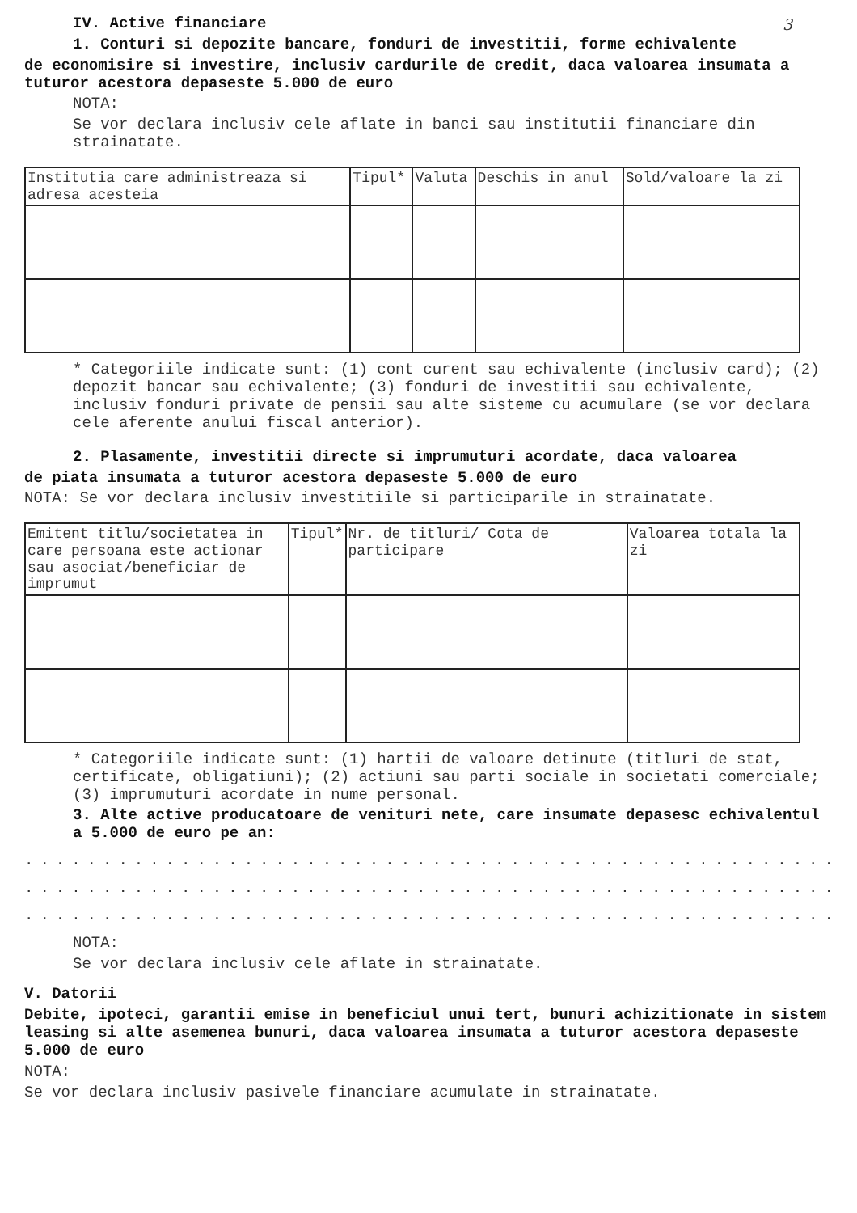3
IV. Active financiare
1. Conturi si depozite bancare, fonduri de investitii, forme echivalente
de economisire si investire, inclusiv cardurile de credit, daca valoarea insumata a tuturor acestora depaseste 5.000 de euro
NOTA:
Se vor declara inclusiv cele aflate in banci sau institutii financiare din strainatate.
| Institutia care administreaza si adresa acesteia | Tipul* | Valuta | Deschis in anul | Sold/valoare la zi |
| --- | --- | --- | --- | --- |
* Categoriile indicate sunt: (1) cont curent sau echivalente (inclusiv card); (2) depozit bancar sau echivalente; (3) fonduri de investitii sau echivalente, inclusiv fonduri private de pensii sau alte sisteme cu acumulare (se vor declara cele aferente anului fiscal anterior).
2. Plasamente, investitii directe si imprumuturi acordate, daca valoarea
de piata insumata a tuturor acestora depaseste 5.000 de euro
NOTA: Se vor declara inclusiv investitiile si participarile in strainatate.
| Emitent titlu/societatea in care persoana este actionar sau asociat/beneficiar de imprumut | Tipul* | Nr. de titluri/ Cota de participare | Valoarea totala la zi |
| --- | --- | --- | --- |
* Categoriile indicate sunt: (1) hartii de valoare detinute (titluri de stat, certificate, obligatiuni); (2) actiuni sau parti sociale in societati comerciale; (3) imprumuturi acordate in nume personal.
3. Alte active producatoare de venituri nete, care insumate depasesc echivalentul a 5.000 de euro pe an:
........................................................
........................................................
........................................................
NOTA:
Se vor declara inclusiv cele aflate in strainatate.
V. Datorii
Debite, ipoteci, garantii emise in beneficiul unui tert, bunuri achizitionate in sistem leasing si alte asemenea bunuri, daca valoarea insumata a tuturor acestora depaseste 5.000 de euro
NOTA:
Se vor declara inclusiv pasivele financiare acumulate in strainatate.